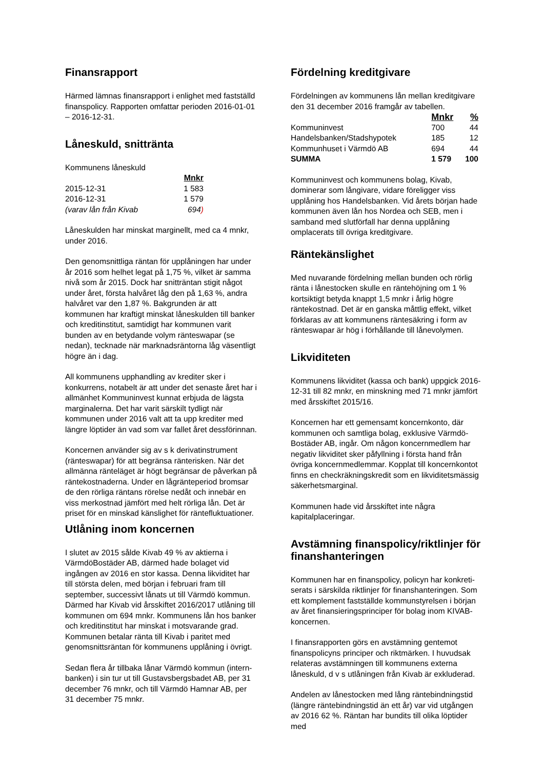Finansrapport
Härmed lämnas finansrapport i enlighet med fastställd finanspolicy. Rapporten omfattar perioden 2016-01-01 – 2016-12-31.
Låneskuld, snittränta
Kommunens låneskuld
| | Mnkr |
| 2015-12-31 | 1 583 |
| 2016-12-31 | 1 579 |
| (varav lån från Kivab | 694 ) |
Låneskulden har minskat marginellt, med ca 4 mnkr, under 2016.
Den genomsnittliga räntan för upplåningen har under år 2016 som helhet legat på 1,75 %, vilket är samma nivå som år 2015. Dock har snitträntan stigit något under året, första halvåret låg den på 1,63 %, andra halvåret var den 1,87 %. Bakgrunden är att kommunen har kraftigt minskat låneskulden till banker och kreditinstitut, samtidigt har kommunen varit bunden av en betydande volym ränteswapar (se nedan), tecknade när marknadsräntorna låg väsentligt högre än i dag.
All kommunens upphandling av krediter sker i konkurrens, notabelt är att under det senaste året har i allmänhet Kommuninvest kunnat erbjuda de lägsta marginalerna. Det har varit särskilt tydligt när kommunen under 2016 valt att ta upp krediter med längre löptider än vad som var fallet året dessförinnan.
Koncernen använder sig av s k derivatinstrument (ränteswapar) för att begränsa ränterisken. När det allmänna ränteläget är högt begränsar de påverkan på räntekostnaderna. Under en lågränteperiod bromsar de den rörliga räntans rörelse nedåt och innebär en viss merkostnad jämfört med helt rörliga lån. Det är priset för en minskad känslighet för räntefluktuationer.
Utlåning inom koncernen
I slutet av 2015 sålde Kivab 49 % av aktierna i VärmdöBostäder AB, därmed hade bolaget vid ingången av 2016 en stor kassa. Denna likviditet har till största delen, med början i februari fram till september, successivt lånats ut till Värmdö kommun. Därmed har Kivab vid årsskiftet 2016/2017 utlåning till kommunen om 694 mnkr. Kommunens lån hos banker och kreditinstitut har minskat i motsvarande grad. Kommunen betalar ränta till Kivab i paritet med genomsnittsräntan för kommunens upplåning i övrigt.
Sedan flera år tillbaka lånar Värmdö kommun (intern-banken) i sin tur ut till Gustavsbergsbadet AB, per 31 december 76 mnkr, och till Värmdö Hamnar AB, per 31 december 75 mnkr.
Fördelning kreditgivare
Fördelningen av kommunens lån mellan kreditgivare den 31 december 2016 framgår av tabellen.
| | Mnkr | % |
| Kommuninvest | 700 | 44 |
| Handelsbanken/Stadshypotek | 185 | 12 |
| Kommunhuset i Värmdö AB | 694 | 44 |
| SUMMA | 1 579 | 100 |
Kommuninvest och kommunens bolag, Kivab, dominerar som långivare, vidare föreligger viss upplåning hos Handelsbanken. Vid årets början hade kommunen även lån hos Nordea och SEB, men i samband med slutförfall har denna upplåning omplacerats till övriga kreditgivare.
Räntekänslighet
Med nuvarande fördelning mellan bunden och rörlig ränta i lånestocken skulle en räntehöjning om 1 % kortsiktigt betyda knappt 1,5 mnkr i årlig högre räntekostnad. Det är en ganska måttlig effekt, vilket förklaras av att kommunens räntesäkring i form av ränteswapar är hög i förhållande till lånevolymen.
Likviditeten
Kommunens likviditet (kassa och bank) uppgick 2016-12-31 till 82 mnkr, en minskning med 71 mnkr jämfört med årsskiftet 2015/16.
Koncernen har ett gemensamt koncernkonto, där kommunen och samtliga bolag, exklusive Värmdö-Bostäder AB, ingår. Om någon koncernmedlem har negativ likviditet sker påfyllning i första hand från övriga koncernmedlemmar. Kopplat till koncernkontot finns en checkräkningskredit som en likviditetsmässig säkerhetsmarginal.
Kommunen hade vid årsskiftet inte några kapitalplaceringar.
Avstämning finanspolicy/riktlinjer för finanshanteringen
Kommunen har en finanspolicy, policyn har konkreti-serats i särskilda riktlinjer för finanshanteringen. Som ett komplement fastställde kommunstyrelsen i början av året finansieringsprinciper för bolag inom KIVAB-koncernen.
I finansrapporten görs en avstämning gentemot finanspolicyns principer och riktmärken. I huvudsak relateras avstämningen till kommunens externa låneskuld, d v s utlåningen från Kivab är exkluderad.
Andelen av lånestocken med lång räntebindningstid (längre räntebindningstid än ett år) var vid utgången av 2016 62 %. Räntan har bundits till olika löptider med